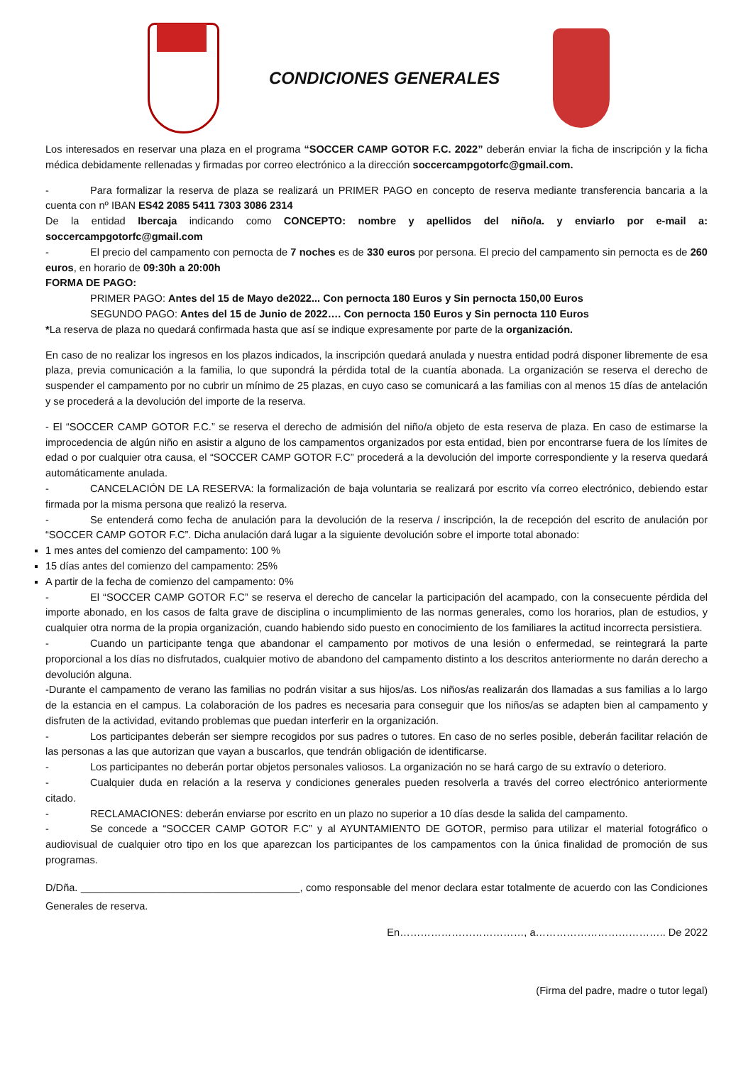CONDICIONES GENERALES
Los interesados en reservar una plaza en el programa “SOCCER CAMP GOTOR F.C. 2022” deberán enviar la ficha de inscripción y la ficha médica debidamente rellenadas y firmadas por correo electrónico a la dirección soccercampgotorfc@gmail.com.
- Para formalizar la reserva de plaza se realizará un PRIMER PAGO en concepto de reserva mediante transferencia bancaria a la cuenta con nº IBAN ES42 2085 5411 7303 3086 2314
De la entidad Ibercaja indicando como CONCEPTO: nombre y apellidos del niño/a. y enviarlo por e-mail a: soccercampgotorfc@gmail.com
- El precio del campamento con pernocta de 7 noches es de 330 euros por persona. El precio del campamento sin pernocta es de 260 euros, en horario de 09:30h a 20:00h
FORMA DE PAGO:
PRIMER PAGO: Antes del 15 de Mayo de2022... Con pernocta 180 Euros y Sin pernocta 150,00 Euros
SEGUNDO PAGO: Antes del 15 de Junio de 2022…. Con pernocta 150 Euros y Sin pernocta 110 Euros
*La reserva de plaza no quedará confirmada hasta que así se indique expresamente por parte de la organización.
En caso de no realizar los ingresos en los plazos indicados, la inscripción quedará anulada y nuestra entidad podrá disponer libremente de esa plaza, previa comunicación a la familia, lo que supondrá la pérdida total de la cuantía abonada. La organización se reserva el derecho de suspender el campamento por no cubrir un mínimo de 25 plazas, en cuyo caso se comunicará a las familias con al menos 15 días de antelación y se procederá a la devolución del importe de la reserva.
- El “SOCCER CAMP GOTOR F.C.” se reserva el derecho de admisión del niño/a objeto de esta reserva de plaza. En caso de estimarse la improcedencia de algún niño en asistir a alguno de los campamentos organizados por esta entidad, bien por encontrarse fuera de los límites de edad o por cualquier otra causa, el “SOCCER CAMP GOTOR F.C” procederá a la devolución del importe correspondiente y la reserva quedará automáticamente anulada.
- CANCELACIÓN DE LA RESERVA: la formalización de baja voluntaria se realizará por escrito vía correo electrónico, debiendo estar firmada por la misma persona que realizó la reserva.
- Se entenderá como fecha de anulación para la devolución de la reserva / inscripción, la de recepción del escrito de anulación por “SOCCER CAMP GOTOR F.C”. Dicha anulación dará lugar a la siguiente devolución sobre el importe total abonado:
1 mes antes del comienzo del campamento: 100 %
15 días antes del comienzo del campamento: 25%
A partir de la fecha de comienzo del campamento: 0%
- El “SOCCER CAMP GOTOR F.C” se reserva el derecho de cancelar la participación del acampado, con la consecuente pérdida del importe abonado, en los casos de falta grave de disciplina o incumplimiento de las normas generales, como los horarios, plan de estudios, y cualquier otra norma de la propia organización, cuando habiendo sido puesto en conocimiento de los familiares la actitud incorrecta persistiera.
- Cuando un participante tenga que abandonar el campamento por motivos de una lesión o enfermedad, se reintegrará la parte proporcional a los días no disfrutados, cualquier motivo de abandono del campamento distinto a los descritos anteriormente no darán derecho a devolución alguna.
-Durante el campamento de verano las familias no podrán visitar a sus hijos/as. Los niños/as realizarán dos llamadas a sus familias a lo largo de la estancia en el campus. La colaboración de los padres es necesaria para conseguir que los niños/as se adapten bien al campamento y disfruten de la actividad, evitando problemas que puedan interferir en la organización.
- Los participantes deberán ser siempre recogidos por sus padres o tutores. En caso de no serles posible, deberán facilitar relación de las personas a las que autorizan que vayan a buscarlos, que tendrán obligación de identificarse.
- Los participantes no deberán portar objetos personales valiosos. La organización no se hará cargo de su extravío o deterioro.
- Cualquier duda en relación a la reserva y condiciones generales pueden resolverla a través del correo electrónico anteriormente citado.
- RECLAMACIONES: deberán enviarse por escrito en un plazo no superior a 10 días desde la salida del campamento.
- Se concede a “SOCCER CAMP GOTOR F.C” y al AYUNTAMIENTO DE GOTOR, permiso para utilizar el material fotográfico o audiovisual de cualquier otro tipo en los que aparezcan los participantes de los campamentos con la única finalidad de promoción de sus programas.
D/Dña. ______________________________________, como responsable del menor declara estar totalmente de acuerdo con las Condiciones Generales de reserva.
En………………………………, a……………………………….. De 2022
(Firma del padre, madre o tutor legal)